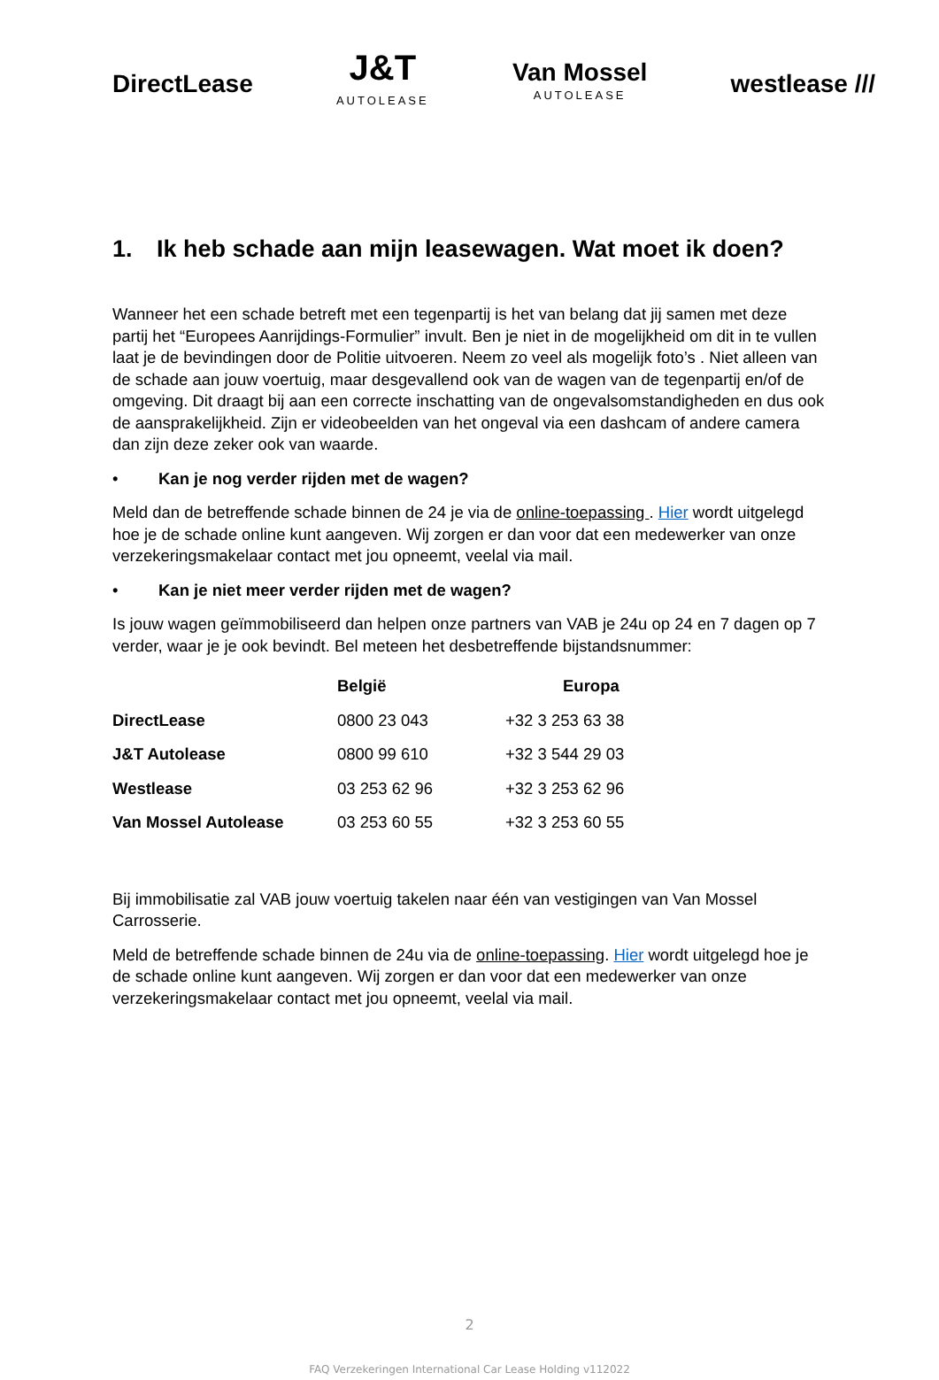DirectLease
J&T
AUTOLEASE
Van Mossel
AUTOLEASE
westlease ///
1. Ik heb schade aan mijn leasewagen. Wat moet ik doen?
Wanneer het een schade betreft met een tegenpartij is het van belang dat jij samen met deze partij het “Europees Aanrijdings-Formulier” invult. Ben je niet in de mogelijkheid om dit in te vullen laat je de bevindingen door de Politie uitvoeren. Neem zo veel als mogelijk foto’s . Niet alleen van de schade aan jouw voertuig, maar desgevallend ook van de wagen van de tegenpartij en/of de omgeving. Dit draagt bij aan een correcte inschatting van de ongevalsomstandigheden en dus ook de aansprakelijkheid. Zijn er videobeelden van het ongeval via een dashcam of andere camera dan zijn deze zeker ook van waarde.
• Kan je nog verder rijden met de wagen?
Meld dan de betreffende schade binnen de 24 je via de online-toepassing . Hier wordt uitgelegd hoe je de schade online kunt aangeven. Wij zorgen er dan voor dat een medewerker van onze verzekeringsmakelaar contact met jou opneemt, veelal via mail.
• Kan je niet meer verder rijden met de wagen?
Is jouw wagen geïmmobiliseerd dan helpen onze partners van VAB je 24u op 24 en 7 dagen op 7 verder, waar je je ook bevindt. Bel meteen het desbetreffende bijstandsnummer:
| | België | Europa |
| --- | --- | --- |
| DirectLease | 0800 23 043 | +32 3 253 63 38 |
| J&T Autolease | 0800 99 610 | +32 3 544 29 03 |
| Westlease | 03 253 62 96 | +32 3 253 62 96 |
| Van Mossel Autolease | 03 253 60 55 | +32 3 253 60 55 |
Bij immobilisatie zal VAB jouw voertuig takelen naar één van vestigingen van Van Mossel Carrosserie.
Meld de betreffende schade binnen de 24u via de online-toepassing. Hier wordt uitgelegd hoe je de schade online kunt aangeven. Wij zorgen er dan voor dat een medewerker van onze verzekeringsmakelaar contact met jou opneemt, veelal via mail.
2
FAQ Verzekeringen International Car Lease Holding v112022